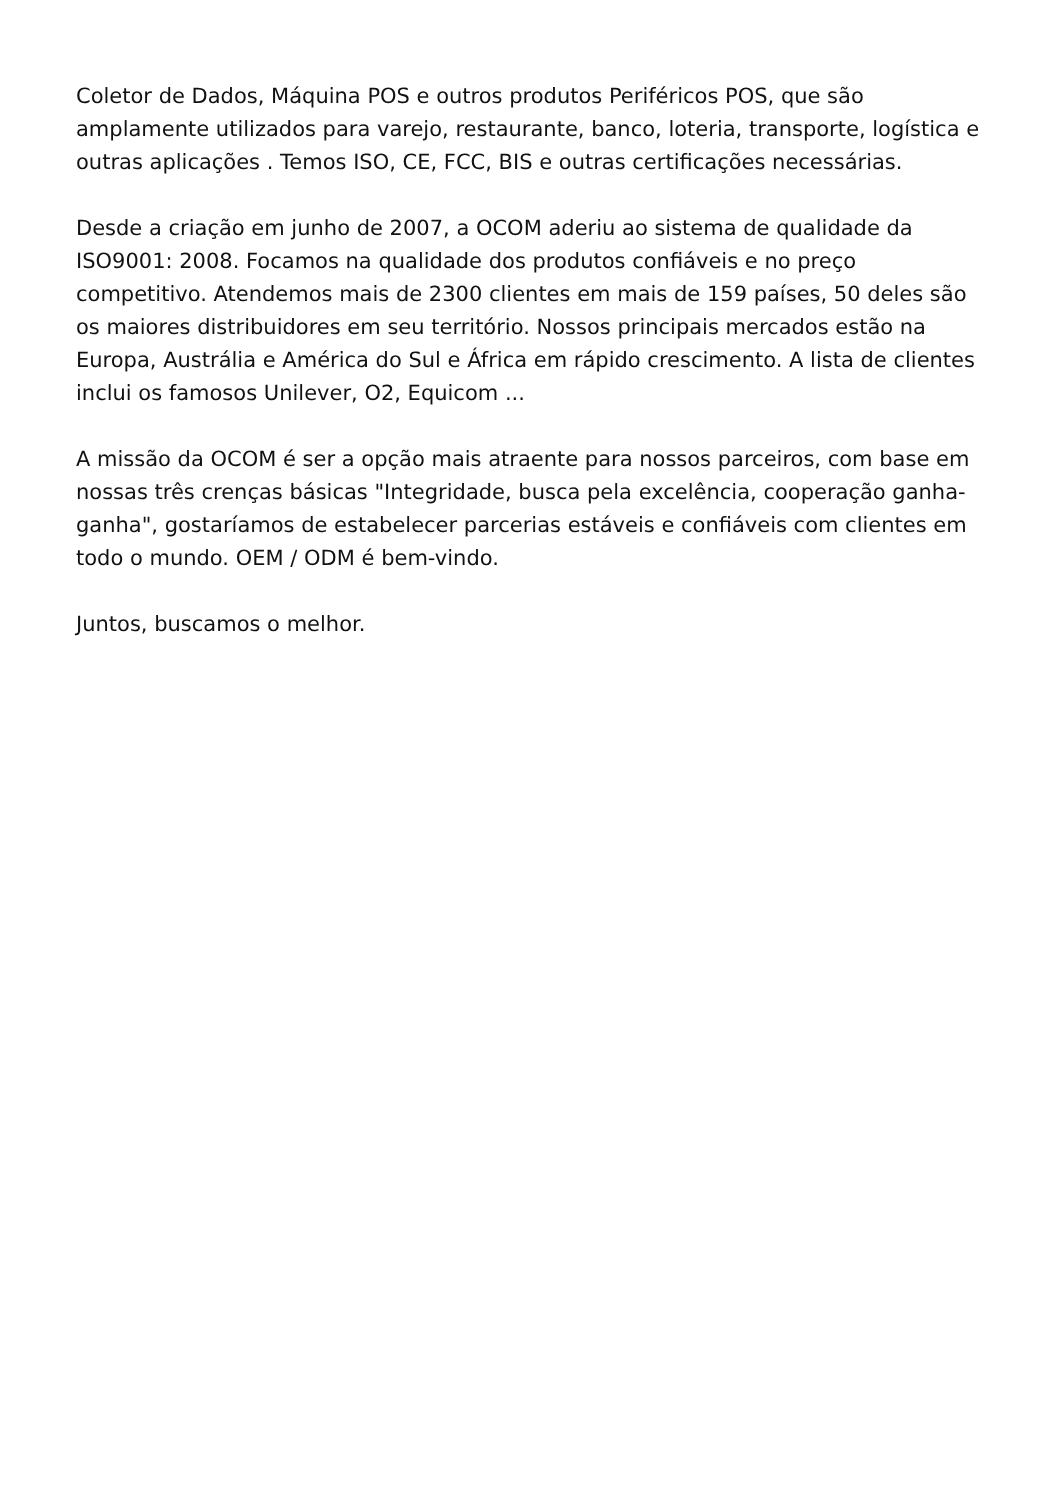Coletor de Dados, Máquina POS e outros produtos Periféricos POS, que são amplamente utilizados para varejo, restaurante, banco, loteria, transporte, logística e outras aplicações . Temos ISO, CE, FCC, BIS e outras certificações necessárias.
Desde a criação em junho de 2007, a OCOM aderiu ao sistema de qualidade da ISO9001: 2008. Focamos na qualidade dos produtos confiáveis e no preço competitivo. Atendemos mais de 2300 clientes em mais de 159 países, 50 deles são os maiores distribuidores em seu território. Nossos principais mercados estão na Europa, Austrália e América do Sul e África em rápido crescimento. A lista de clientes inclui os famosos Unilever, O2, Equicom ...
A missão da OCOM é ser a opção mais atraente para nossos parceiros, com base em nossas três crenças básicas "Integridade, busca pela excelência, cooperação ganha-ganha", gostaríamos de estabelecer parcerias estáveis e confiáveis com clientes em todo o mundo. OEM / ODM é bem-vindo.
Juntos, buscamos o melhor.